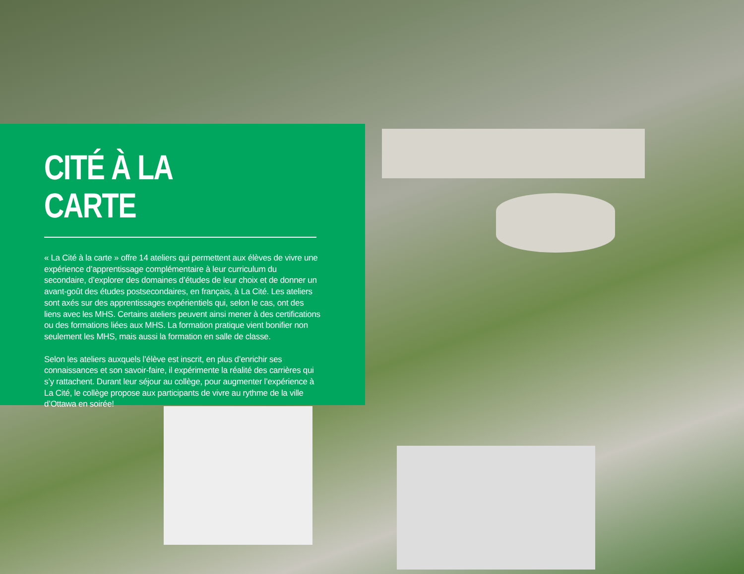CITÉ À LA CARTE
« La Cité à la carte » offre 14 ateliers qui permettent aux élèves de vivre une expérience d’apprentissage complémentaire à leur curriculum du secondaire, d’explorer des domaines d’études de leur choix et de donner un avant-goût des études postsecondaires, en français, à La Cité. Les ateliers sont axés sur des apprentissages expérientiels qui, selon le cas, ont des liens avec les MHS. Certains ateliers peuvent ainsi mener à des certifications ou des formations liées aux MHS. La formation pratique vient bonifier non seulement les MHS, mais aussi la formation en salle de classe.
Selon les ateliers auxquels l’élève est inscrit, en plus d’enrichir ses connaissances et son savoir-faire, il expérimente la réalité des carrières qui s’y rattachent. Durant leur séjour au collège, pour augmenter l’expérience à La Cité, le collège propose aux participants de vivre au rythme de la ville d’Ottawa en soirée!